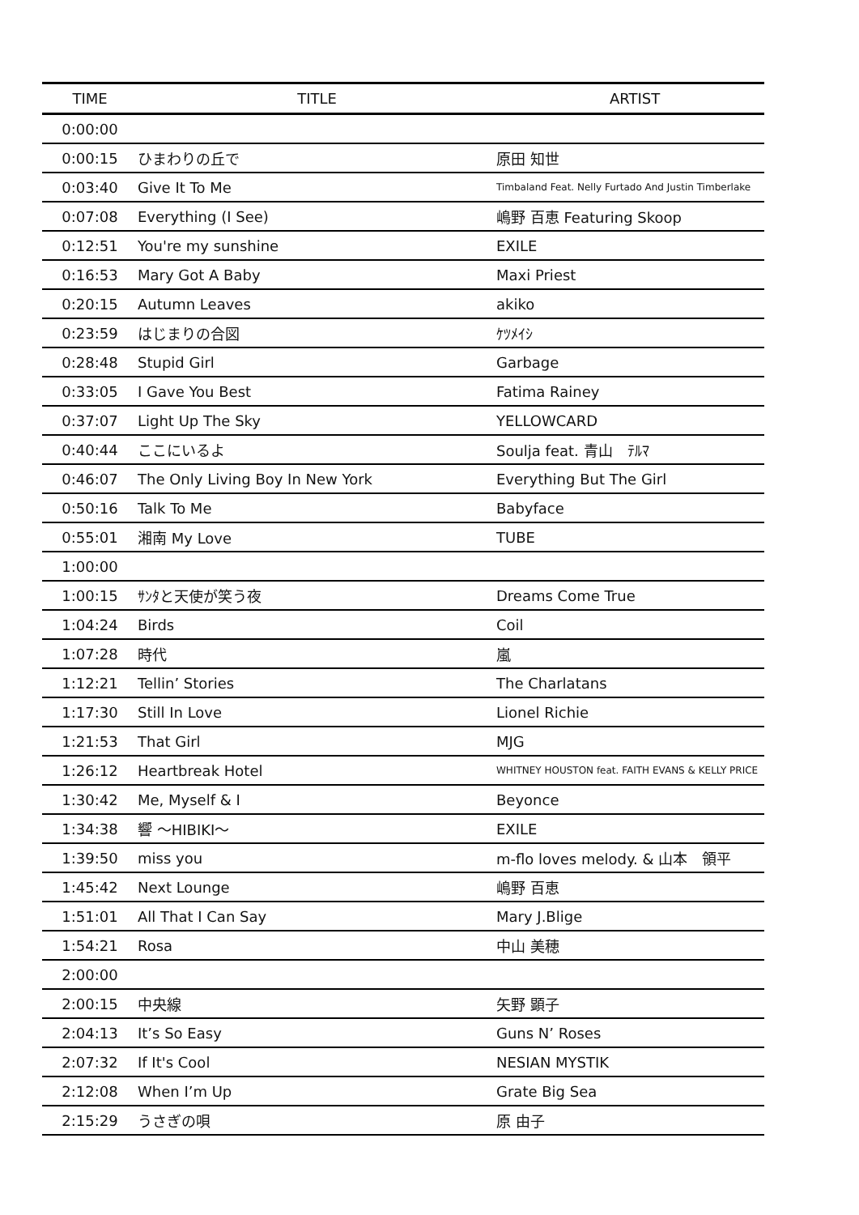| TIME | TITLE | ARTIST |
| --- | --- | --- |
| 0:00:00 | | |
| 0:00:15 | ひまわりの丘で | 原田 知世 |
| 0:03:40 | Give It To Me | Timbaland Feat. Nelly Furtado And Justin Timberlake |
| 0:07:08 | Everything (I See) | 嶋野 百恵 Featuring Skoop |
| 0:12:51 | You're my sunshine | EXILE |
| 0:16:53 | Mary Got A Baby | Maxi Priest |
| 0:20:15 | Autumn Leaves | akiko |
| 0:23:59 | はじまりの合図 | ｹﾂﾒｲｼ |
| 0:28:48 | Stupid Girl | Garbage |
| 0:33:05 | I Gave You Best | Fatima Rainey |
| 0:37:07 | Light Up The Sky | YELLOWCARD |
| 0:40:44 | ここにいるよ | Soulja feat. 青山 ﾃﾙﾏ |
| 0:46:07 | The Only Living Boy In New York | Everything But The Girl |
| 0:50:16 | Talk To Me | Babyface |
| 0:55:01 | 湘南 My Love | TUBE |
| 1:00:00 | | |
| 1:00:15 | ｻﾝﾀと天使が笑う夜 | Dreams Come True |
| 1:04:24 | Birds | Coil |
| 1:07:28 | 時代 | 嵐 |
| 1:12:21 | Tellin’ Stories | The Charlatans |
| 1:17:30 | Still In Love | Lionel Richie |
| 1:21:53 | That Girl | MJG |
| 1:26:12 | Heartbreak Hotel | WHITNEY HOUSTON feat. FAITH EVANS & KELLY PRICE |
| 1:30:42 | Me, Myself & I | Beyonce |
| 1:34:38 | 響 ～HIBIKI～ | EXILE |
| 1:39:50 | miss you | m-flo loves melody. & 山本 領平 |
| 1:45:42 | Next Lounge | 嶋野 百恵 |
| 1:51:01 | All That I Can Say | Mary J.Blige |
| 1:54:21 | Rosa | 中山 美穂 |
| 2:00:00 | | |
| 2:00:15 | 中央線 | 矢野 顕子 |
| 2:04:13 | It’s So Easy | Guns N’ Roses |
| 2:07:32 | If It's Cool | NESIAN MYSTIK |
| 2:12:08 | When I’m Up | Grate Big Sea |
| 2:15:29 | うさぎの唄 | 原 由子 |